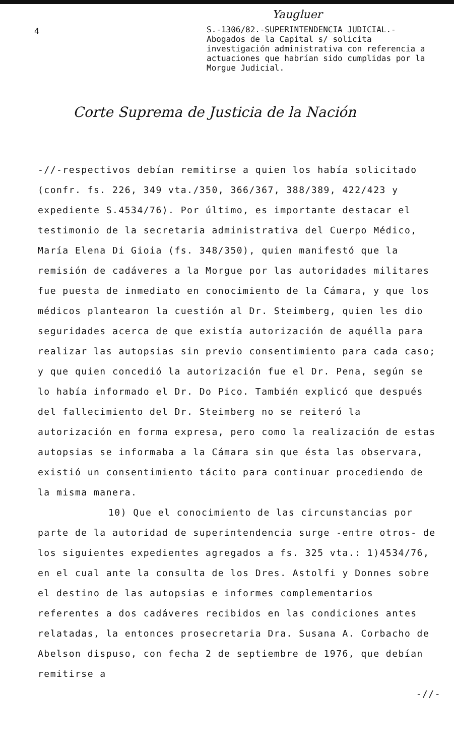4
Yaugluer
S.-1306/82.-SUPERINTENDENCIA JUDICIAL.-Abogados de la Capital s/ solicita investigación administrativa con referencia a actuaciones que habrían sido cumplidas por la Morgue Judicial.
Corte Suprema de Justicia de la Nación
-//-respectivos debían remitirse a quien los había solicitado (confr. fs. 226, 349 vta./350, 366/367, 388/389, 422/423 y expediente S.4534/76). Por último, es importante destacar el testimonio de la secretaria administrativa del Cuerpo Médico, María Elena Di Gioia (fs. 348/350), quien manifestó que la remisión de cadáveres a la Morgue por las autoridades militares fue puesta de inmediato en conocimiento de la Cámara, y que los médicos plantearon la cuestión al Dr. Steimberg, quien les dio seguridades acerca de que existía autorización de aquélla para realizar las autopsias sin previo consentimiento para cada caso; y que quien concedió la autorización fue el Dr. Pena, según se lo había informado el Dr. Do Pico. También explicó que después del fallecimiento del Dr. Steimberg no se reiteró la autorización en forma expresa, pero como la realización de estas autopsias se informaba a la Cámara sin que ésta las observara, existió un consentimiento tácito para continuar procediendo de la misma manera.
10) Que el conocimiento de las circunstancias por parte de la autoridad de superintendencia surge -entre otros- de los siguientes expedientes agregados a fs. 325 vta.: 1)4534/76, en el cual ante la consulta de los Dres. Astolfi y Donnes sobre el destino de las autopsias e informes complementarios referentes a dos cadáveres recibidos en las condiciones antes relatadas, la entonces prosecretaria Dra. Susana A. Corbacho de Abelson dispuso, con fecha 2 de septiembre de 1976, que debían remitirse a
-//-